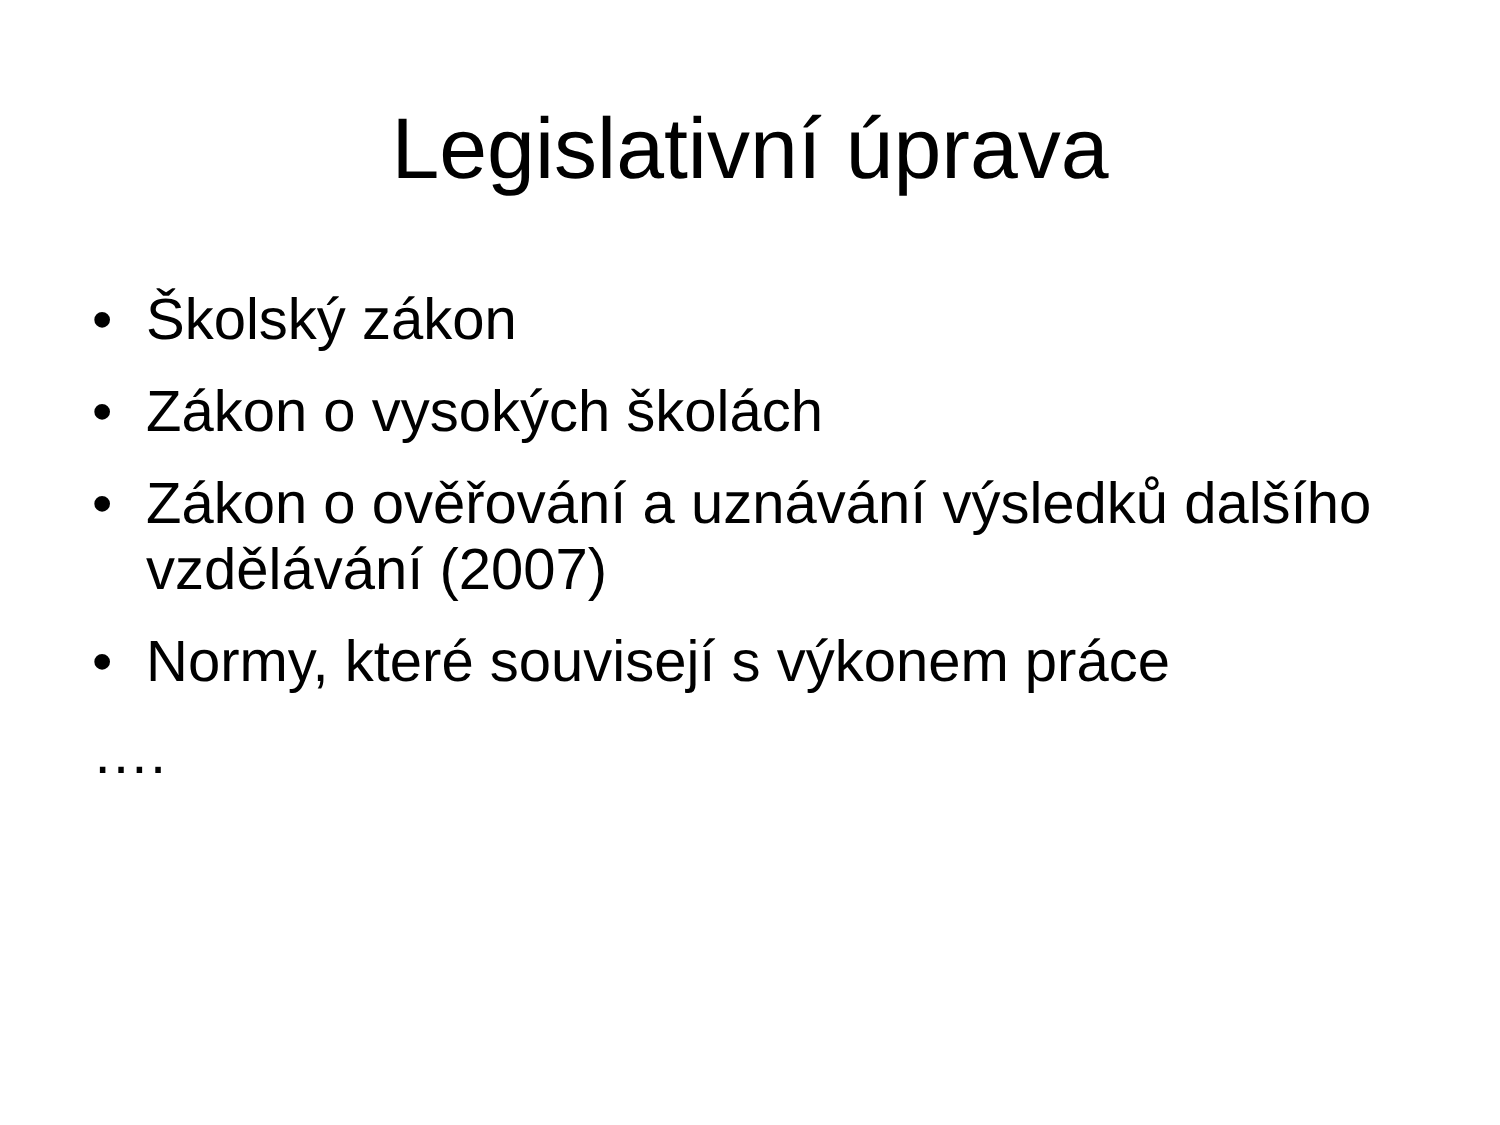Legislativní úprava
• Školský zákon
• Zákon o vysokých školách
• Zákon o ověřování a uznávání výsledků dalšího vzdělávání (2007)
• Normy, které souvisejí s výkonem práce
….